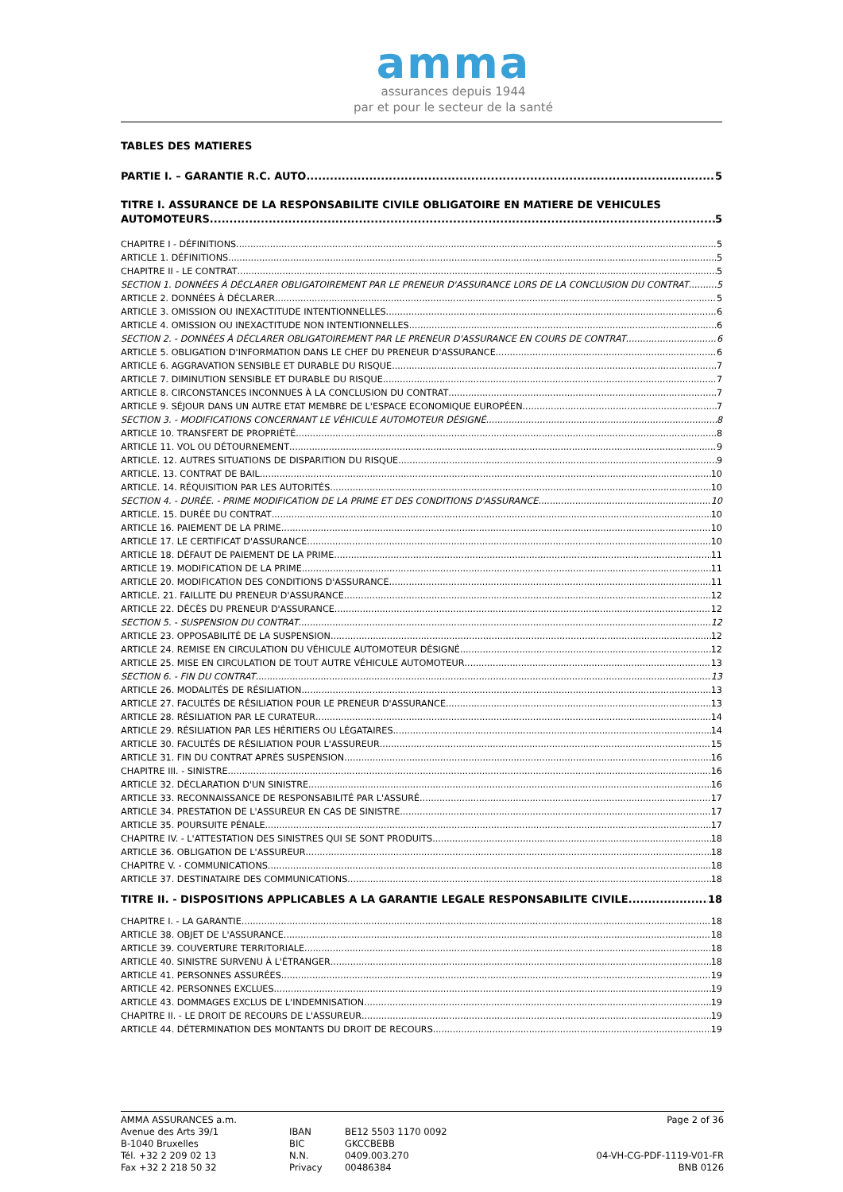amma
assurances depuis 1944
par et pour le secteur de la santé
TABLES DES MATIERES
PARTIE I. – GARANTIE R.C. AUTO 5
TITRE I. ASSURANCE DE LA RESPONSABILITE CIVILE OBLIGATOIRE EN MATIERE DE VEHICULES
AUTOMOTEURS 5
CHAPITRE I - DÉFINITIONS 5
ARTICLE 1. DÉFINITIONS 5
CHAPITRE II - LE CONTRAT 5
SECTION 1. DONNÉES À DÉCLARER OBLIGATOIREMENT PAR LE PRENEUR D'ASSURANCE LORS DE LA CONCLUSION DU CONTRAT 5
ARTICLE 2. DONNÉES À DÉCLARER 5
ARTICLE 3. OMISSION OU INEXACTITUDE INTENTIONNELLES 6
ARTICLE 4. OMISSION OU INEXACTITUDE NON INTENTIONNELLES 6
SECTION 2. - DONNÉES À DÉCLARER OBLIGATOIREMENT PAR LE PRENEUR D'ASSURANCE EN COURS DE CONTRAT 6
ARTICLE 5. OBLIGATION D'INFORMATION DANS LE CHEF DU PRENEUR D'ASSURANCE 6
ARTICLE 6. AGGRAVATION SENSIBLE ET DURABLE DU RISQUE 7
ARTICLE 7. DIMINUTION SENSIBLE ET DURABLE DU RISQUE 7
ARTICLE 8. CIRCONSTANCES INCONNUES À LA CONCLUSION DU CONTRAT 7
ARTICLE 9. SÉJOUR DANS UN AUTRE ETAT MEMBRE DE L'ESPACE ECONOMIQUE EUROPÉEN 7
SECTION 3. - MODIFICATIONS CONCERNANT LE VÉHICULE AUTOMOTEUR DÉSIGNÉ 8
ARTICLE 10. TRANSFERT DE PROPRIÉTÉ 8
ARTICLE 11. VOL OU DÉTOURNEMENT 9
ARTICLE. 12. AUTRES SITUATIONS DE DISPARITION DU RISQUE 9
ARTICLE. 13. CONTRAT DE BAIL 10
ARTICLE. 14. RÉQUISITION PAR LES AUTORITÉS 10
SECTION 4. - DURÉE. - PRIME MODIFICATION DE LA PRIME ET DES CONDITIONS D'ASSURANCE 10
ARTICLE. 15. DURÉE DU CONTRAT 10
ARTICLE 16. PAIEMENT DE LA PRIME 10
ARTICLE 17. LE CERTIFICAT D'ASSURANCE 10
ARTICLE 18. DÉFAUT DE PAIEMENT DE LA PRIME 11
ARTICLE 19. MODIFICATION DE LA PRIME 11
ARTICLE 20. MODIFICATION DES CONDITIONS D'ASSURANCE 11
ARTICLE. 21. FAILLITE DU PRENEUR D'ASSURANCE 12
ARTICLE 22. DÉCÈS DU PRENEUR D'ASSURANCE 12
SECTION 5. - SUSPENSION DU CONTRAT 12
ARTICLE 23. OPPOSABILITÉ DE LA SUSPENSION 12
ARTICLE 24. REMISE EN CIRCULATION DU VÉHICULE AUTOMOTEUR DÉSIGNÉ 12
ARTICLE 25. MISE EN CIRCULATION DE TOUT AUTRE VÉHICULE AUTOMOTEUR 13
SECTION 6. - FIN DU CONTRAT 13
ARTICLE 26. MODALITÉS DE RÉSILIATION 13
ARTICLE 27. FACULTÉS DE RÉSILIATION POUR LE PRENEUR D'ASSURANCE 13
ARTICLE 28. RÉSILIATION PAR LE CURATEUR 14
ARTICLE 29. RÉSILIATION PAR LES HÉRITIERS OU LÉGATAIRES 14
ARTICLE 30. FACULTÉS DE RÉSILIATION POUR L'ASSUREUR 15
ARTICLE 31. FIN DU CONTRAT APRÈS SUSPENSION 16
CHAPITRE III. - SINISTRE 16
ARTICLE 32. DÉCLARATION D'UN SINISTRE 16
ARTICLE 33. RECONNAISSANCE DE RESPONSABILITÉ PAR L'ASSURÉ 17
ARTICLE 34. PRESTATION DE L'ASSUREUR EN CAS DE SINISTRE 17
ARTICLE 35. POURSUITE PÉNALE 17
CHAPITRE IV. - L'ATTESTATION DES SINISTRES QUI SE SONT PRODUITS 18
ARTICLE 36. OBLIGATION DE L'ASSUREUR 18
CHAPITRE V. - COMMUNICATIONS 18
ARTICLE 37. DESTINATAIRE DES COMMUNICATIONS 18
TITRE II. - DISPOSITIONS APPLICABLES A LA GARANTIE LEGALE RESPONSABILITE CIVILE 18
CHAPITRE I. - LA GARANTIE 18
ARTICLE 38. OBJET DE L'ASSURANCE 18
ARTICLE 39. COUVERTURE TERRITORIALE 18
ARTICLE 40. SINISTRE SURVENU À L'ÉTRANGER 18
ARTICLE 41. PERSONNES ASSURÉES 19
ARTICLE 42. PERSONNES EXCLUES 19
ARTICLE 43. DOMMAGES EXCLUS DE L'INDEMNISATION 19
CHAPITRE II. - LE DROIT DE RECOURS DE L'ASSUREUR 19
ARTICLE 44. DÉTERMINATION DES MONTANTS DU DROIT DE RECOURS 19
AMMA ASSURANCES a.m.
Avenue des Arts 39/1
B-1040 Bruxelles
Tél. +32 2 209 02 13
Fax +32 2 218 50 32
IBAN
BIC
N.N.
Privacy
BE12 5503 1170 0092
GKCCBEBB
0409.003.270
00486384
Page 2 of 36
04-VH-CG-PDF-1119-V01-FR
BNB 0126